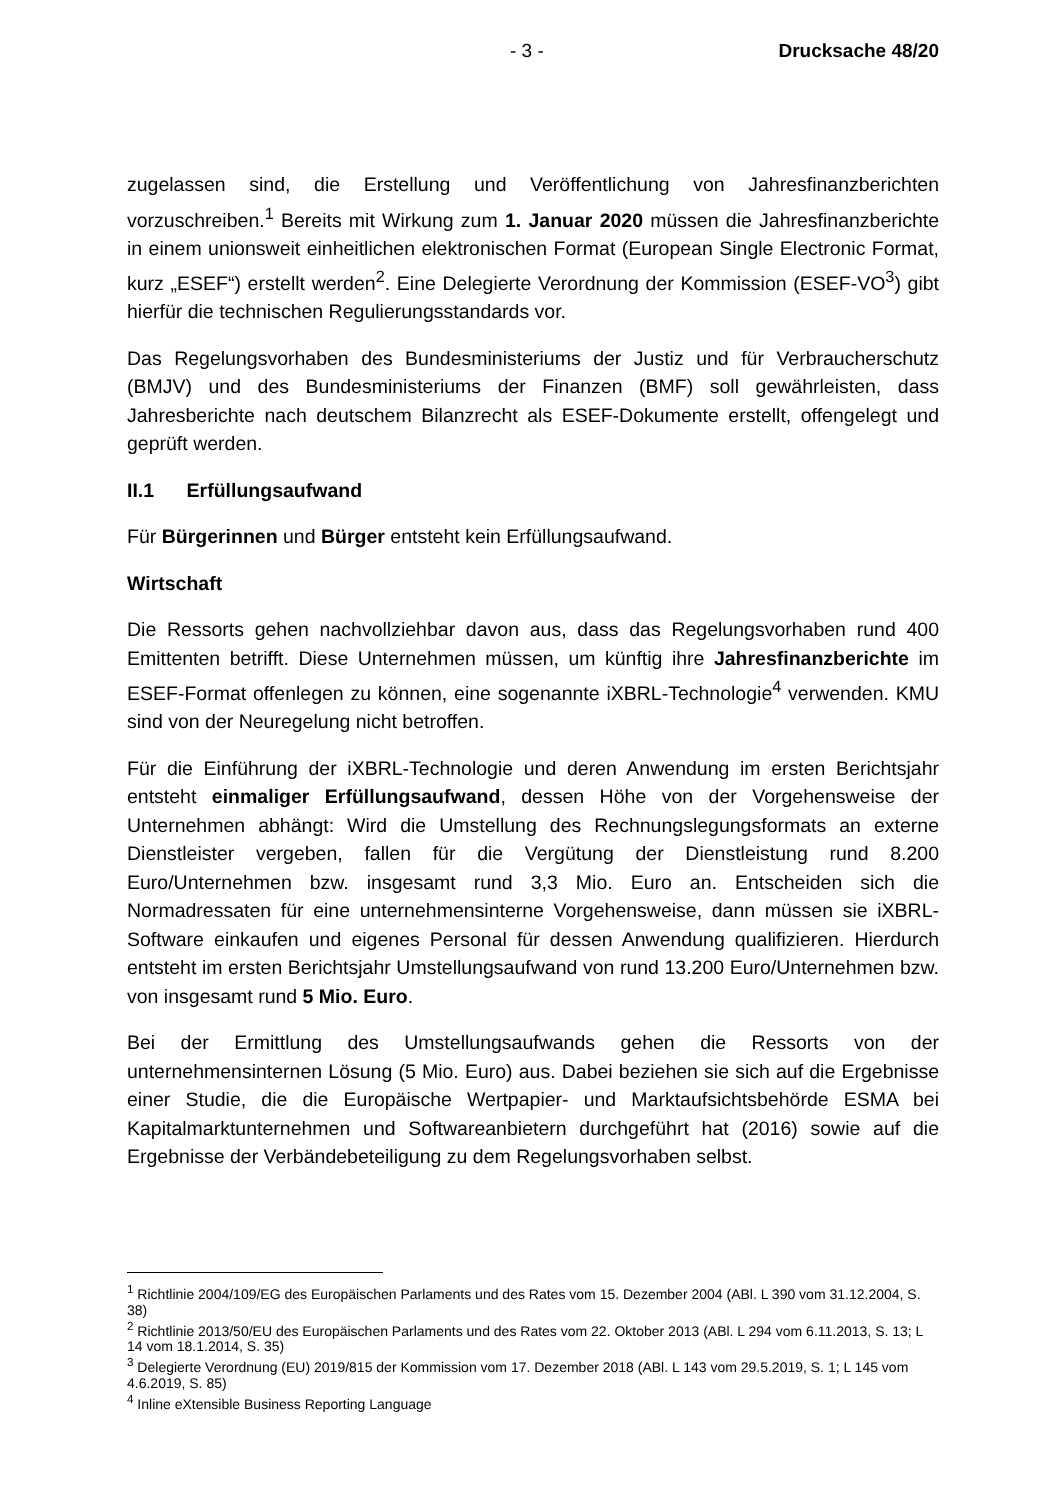- 3 - Drucksache 48/20
zugelassen sind, die Erstellung und Veröffentlichung von Jahresfinanzberichten vorzuschreiben.<sup>1</sup> Bereits mit Wirkung zum 1. Januar 2020 müssen die Jahresfinanzberichte in einem unionsweit einheitlichen elektronischen Format (European Single Electronic Format, kurz „ESEF“) erstellt werden<sup>2</sup>. Eine Delegierte Verordnung der Kommission (ESEF-VO<sup>3</sup>) gibt hierfür die technischen Regulierungsstandards vor.
Das Regelungsvorhaben des Bundesministeriums der Justiz und für Verbraucherschutz (BMJV) und des Bundesministeriums der Finanzen (BMF) soll gewährleisten, dass Jahresberichte nach deutschem Bilanzrecht als ESEF-Dokumente erstellt, offengelegt und geprüft werden.
II.1 Erfüllungsaufwand
Für Bürgerinnen und Bürger entsteht kein Erfüllungsaufwand.
Wirtschaft
Die Ressorts gehen nachvollziehbar davon aus, dass das Regelungsvorhaben rund 400 Emittenten betrifft. Diese Unternehmen müssen, um künftig ihre Jahresfinanzberichte im ESEF-Format offenlegen zu können, eine sogenannte iXBRL-Technologie<sup>4</sup> verwenden. KMU sind von der Neuregelung nicht betroffen.
Für die Einführung der iXBRL-Technologie und deren Anwendung im ersten Berichtsjahr entsteht einmaliger Erfüllungsaufwand, dessen Höhe von der Vorgehensweise der Unternehmen abhängt: Wird die Umstellung des Rechnungslegungsformats an externe Dienstleister vergeben, fallen für die Vergütung der Dienstleistung rund 8.200 Euro/Unternehmen bzw. insgesamt rund 3,3 Mio. Euro an. Entscheiden sich die Normadressaten für eine unternehmensinterne Vorgehensweise, dann müssen sie iXBRL-Software einkaufen und eigenes Personal für dessen Anwendung qualifizieren. Hierdurch entsteht im ersten Berichtsjahr Umstellungsaufwand von rund 13.200 Euro/Unternehmen bzw. von insgesamt rund 5 Mio. Euro.
Bei der Ermittlung des Umstellungsaufwands gehen die Ressorts von der unternehmensinternen Lösung (5 Mio. Euro) aus. Dabei beziehen sie sich auf die Ergebnisse einer Studie, die die Europäische Wertpapier- und Marktaufsichtsbehörde ESMA bei Kapitalmarktunternehmen und Softwareanbietern durchgeführt hat (2016) sowie auf die Ergebnisse der Verbändebeteiligung zu dem Regelungsvorhaben selbst.
<sup>1</sup> Richtlinie 2004/109/EG des Europäischen Parlaments und des Rates vom 15. Dezember 2004 (ABl. L 390 vom 31.12.2004, S. 38)
<sup>2</sup> Richtlinie 2013/50/EU des Europäischen Parlaments und des Rates vom 22. Oktober 2013 (ABl. L 294 vom 6.11.2013, S. 13; L 14 vom 18.1.2014, S. 35)
<sup>3</sup> Delegierte Verordnung (EU) 2019/815 der Kommission vom 17. Dezember 2018 (ABl. L 143 vom 29.5.2019, S. 1; L 145 vom 4.6.2019, S. 85)
<sup>4</sup> Inline eXtensible Business Reporting Language